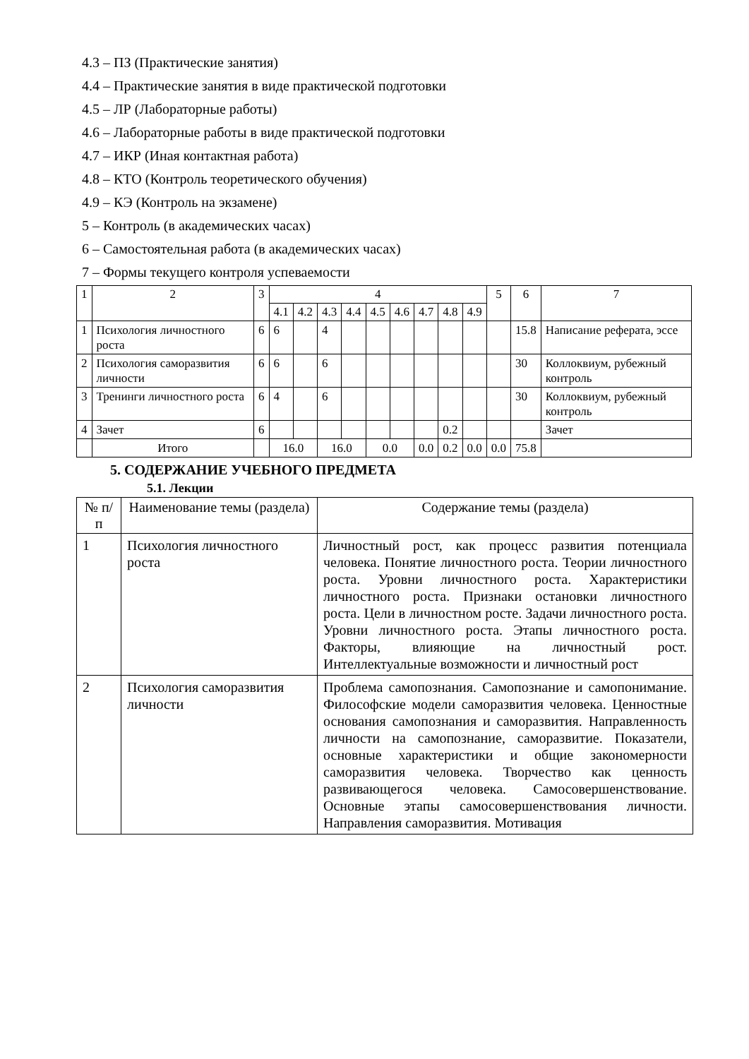4.3 – ПЗ (Практические занятия)
4.4 – Практические занятия в виде практической подготовки
4.5 – ЛР (Лабораторные работы)
4.6 – Лабораторные работы в виде практической подготовки
4.7 – ИКР (Иная контактная работа)
4.8 – КТО (Контроль теоретического обучения)
4.9 – КЭ (Контроль на экзамене)
5 – Контроль (в академических часах)
6 – Самостоятельная работа (в академических часах)
7 – Формы текущего контроля успеваемости
| 1 | 2 | 3 | 4 | | | | | | | | | 5 | 6 | 7 |
| --- | --- | --- | --- | --- | --- | --- | --- | --- | --- | --- | --- | --- | --- | --- |
| | | | 4.1 | 4.2 | 4.3 | 4.4 | 4.5 | 4.6 | 4.7 | 4.8 | 4.9 | | | |
| 1 | Психология личностного роста | 6 | 6 | | 4 | | | | | | | | 15.8 | Написание реферата, эссе |
| 2 | Психология саморазвития личности | 6 | 6 | | 6 | | | | | | | | 30 | Коллоквиум, рубежный контроль |
| 3 | Тренинги личностного роста | 6 | 4 | | 6 | | | | | | | | 30 | Коллоквиум, рубежный контроль |
| 4 | Зачет | 6 | | | | | | | | 0.2 | | | | Зачет |
| | Итого | | 16.0 | | 16.0 | | 0.0 | | 0.0 | 0.2 | 0.0 | 0.0 | 75.8 | |
5. СОДЕРЖАНИЕ УЧЕБНОГО ПРЕДМЕТА
5.1. Лекции
| № п/п | Наименование темы (раздела) | Содержание темы (раздела) |
| --- | --- | --- |
| 1 | Психология личностного роста | Личностный рост, как процесс развития потенциала человека. Понятие личностного роста. Теории личностного роста. Уровни личностного роста. Характеристики личностного роста. Признаки остановки личностного роста. Цели в личностном росте. Задачи личностного роста. Уровни личностного роста. Этапы личностного роста. Факторы, влияющие на личностный рост. Интеллектуальные возможности и личностный рост |
| 2 | Психология саморазвития личности | Проблема самопознания. Самопознание и самопонимание. Философские модели саморазвития человека. Ценностные основания самопознания и саморазвития. Направленность личности на самопознание, саморазвитие. Показатели, основные характеристики и общие закономерности саморазвития человека. Творчество как ценность развивающегося человека. Самосовершенствование. Основные этапы самосовершенствования личности. Направления саморазвития. Мотивация |